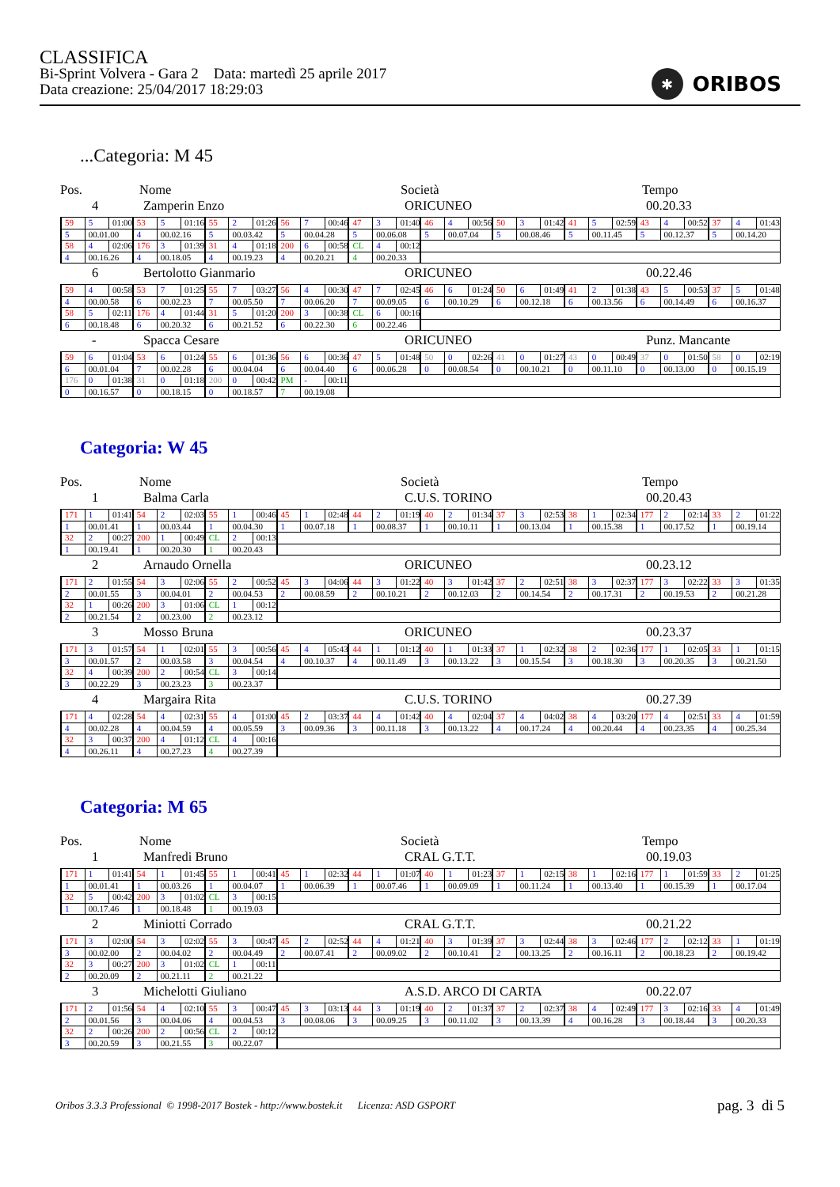CLASSIFICA
Bi-Sprint Volvera - Gara 2 Data: martedì 25 aprile 2017
Data creazione: 25/04/2017 18:29:03
✱ ORIBOS
...Categoria: M 45
Pos.
Nome
Società
Tempo
4
Zamperin Enzo
ORICUNEO
00.20.33
| 59 | 5 | 01:00 | 53 | 5 | 01:16 | 55 | 2 | 01:26 | 56 | 7 | 00:46 | 47 | 3 | 01:40 | 46 | 4 | 00:56 | 50 | 3 | 01:42 | 41 | 5 | 02:59 | 43 | 4 | 00:52 | 37 | 4 | 01:43 |
| 5 | 00.01.00 | | 4 | 00.02.16 | | 5 | 00.03.42 | | 5 | 00.04.28 | | 5 | 00.06.08 | | 5 | 00.07.04 | | 5 | 00.08.46 | | 5 | 00.11.45 | | 5 | 00.12.37 | | 5 | 00.14.20 | |
| 58 | 4 | 02:06 | 176 | 3 | 01:39 | 31 | 4 | 01:18 | 200 | 6 | 00:58 | CL | 4 | 00:12 | | | | | | | | | | | | | | | |
| 4 | 00.16.26 | | 4 | 00.18.05 | | 4 | 00.19.23 | | 4 | 00.20.21 | | 4 | 00.20.33 | | | | | | | | | | | | | | | | |
6
Bertolotto Gianmario
ORICUNEO
00.22.46
| 59 | 4 | 00:58 | 53 | 7 | 01:25 | 55 | 7 | 03:27 | 56 | 4 | 00:30 | 47 | 7 | 02:45 | 46 | 6 | 01:24 | 50 | 6 | 01:49 | 41 | 2 | 01:38 | 43 | 5 | 00:53 | 37 | 5 | 01:48 |
| 4 | 00.00.58 | | 6 | 00.02.23 | | 7 | 00.05.50 | | 7 | 00.06.20 | | 7 | 00.09.05 | | 6 | 00.10.29 | | 6 | 00.12.18 | | 6 | 00.13.56 | | 6 | 00.14.49 | | 6 | 00.16.37 | |
| 58 | 5 | 02:11 | 176 | 4 | 01:44 | 31 | 5 | 01:20 | 200 | 3 | 00:38 | CL | 6 | 00:16 | | | | | | | | | | | | | | | |
| 6 | 00.18.48 | | 6 | 00.20.32 | | 6 | 00.21.52 | | 6 | 00.22.30 | | 6 | 00.22.46 | | | | | | | | | | | | | | | | |
-
Spacca Cesare
ORICUNEO
Punz. Mancante
| 59 | 6 | 01:04 | 53 | 6 | 01:24 | 55 | 6 | 01:36 | 56 | 6 | 00:36 | 47 | 5 | 01:48 | 50 | 0 | 02:26 | 41 | 0 | 01:27 | 43 | 0 | 00:49 | 37 | 0 | 01:50 | 58 | 0 | 02:19 |
| 6 | 00.01.04 | | 7 | 00.02.28 | | 6 | 00.04.04 | | 6 | 00.04.40 | | 6 | 00.06.28 | | 0 | 00.08.54 | | 0 | 00.10.21 | | 0 | 00.11.10 | | 0 | 00.13.00 | | 0 | 00.15.19 | |
| 176 | 0 | 01:38 | 31 | 0 | 01:18 | 200 | 0 | 00:42 | PM | - | 00:11 | | | | | | | | | | | | | | | | | | |
| 0 | 00.16.57 | | 0 | 00.18.15 | | 0 | 00.18.57 | | 7 | 00.19.08 | | | | | | | | | | | | | | | | | | | |
Categoria: W 45
Pos.
Nome
Società
Tempo
1
Balma Carla
C.U.S. TORINO
00.20.43
| 171 | 1 | 01:41 | 54 | 2 | 02:03 | 55 | 1 | 00:46 | 45 | 1 | 02:48 | 44 | 2 | 01:19 | 40 | 2 | 01:34 | 37 | 3 | 02:53 | 38 | 1 | 02:34 | 177 | 2 | 02:14 | 33 | 2 | 01:22 |
| 1 | 00.01.41 | | 1 | 00.03.44 | | 1 | 00.04.30 | | 1 | 00.07.18 | | 1 | 00.08.37 | | 1 | 00.10.11 | | 1 | 00.13.04 | | 1 | 00.15.38 | | 1 | 00.17.52 | | 1 | 00.19.14 | |
| 32 | 2 | 00:27 | 200 | 1 | 00:49 | CL | 2 | 00:13 | | | | | | | | | | | | | | | | | | | | | |
| 1 | 00.19.41 | | 1 | 00.20.30 | | 1 | 00.20.43 | | | | | | | | | | | | | | | | | | | | | | |
2
Arnaudo Ornella
ORICUNEO
00.23.12
| 171 | 2 | 01:55 | 54 | 3 | 02:06 | 55 | 2 | 00:52 | 45 | 3 | 04:06 | 44 | 3 | 01:22 | 40 | 3 | 01:42 | 37 | 2 | 02:51 | 38 | 3 | 02:37 | 177 | 3 | 02:22 | 33 | 3 | 01:35 |
| 2 | 00.01.55 | | 3 | 00.04.01 | | 2 | 00.04.53 | | 2 | 00.08.59 | | 2 | 00.10.21 | | 2 | 00.12.03 | | 2 | 00.14.54 | | 2 | 00.17.31 | | 2 | 00.19.53 | | 2 | 00.21.28 | |
| 32 | 1 | 00:26 | 200 | 3 | 01:06 | CL | 1 | 00:12 | | | | | | | | | | | | | | | | | | | | | |
| 2 | 00.21.54 | | 2 | 00.23.00 | | 2 | 00.23.12 | | | | | | | | | | | | | | | | | | | | | | |
3
Mosso Bruna
ORICUNEO
00.23.37
| 171 | 3 | 01:57 | 54 | 1 | 02:01 | 55 | 3 | 00:56 | 45 | 4 | 05:43 | 44 | 1 | 01:12 | 40 | 1 | 01:33 | 37 | 1 | 02:32 | 38 | 2 | 02:36 | 177 | 1 | 02:05 | 33 | 1 | 01:15 |
| 3 | 00.01.57 | | 2 | 00.03.58 | | 3 | 00.04.54 | | 4 | 00.10.37 | | 4 | 00.11.49 | | 3 | 00.13.22 | | 3 | 00.15.54 | | 3 | 00.18.30 | | 3 | 00.20.35 | | 3 | 00.21.50 | |
| 32 | 4 | 00:39 | 200 | 2 | 00:54 | CL | 3 | 00:14 | | | | | | | | | | | | | | | | | | | | | |
| 3 | 00.22.29 | | 3 | 00.23.23 | | 3 | 00.23.37 | | | | | | | | | | | | | | | | | | | | | | |
4
Margaira Rita
C.U.S. TORINO
00.27.39
| 171 | 4 | 02:28 | 54 | 4 | 02:31 | 55 | 4 | 01:00 | 45 | 2 | 03:37 | 44 | 4 | 01:42 | 40 | 4 | 02:04 | 37 | 4 | 04:02 | 38 | 4 | 03:20 | 177 | 4 | 02:51 | 33 | 4 | 01:59 |
| 4 | 00.02.28 | | 4 | 00.04.59 | | 4 | 00.05.59 | | 3 | 00.09.36 | | 3 | 00.11.18 | | 3 | 00.13.22 | | 4 | 00.17.24 | | 4 | 00.20.44 | | 4 | 00.23.35 | | 4 | 00.25.34 | |
| 32 | 3 | 00:37 | 200 | 4 | 01:12 | CL | 4 | 00:16 | | | | | | | | | | | | | | | | | | | | | |
| 4 | 00.26.11 | | 4 | 00.27.23 | | 4 | 00.27.39 | | | | | | | | | | | | | | | | | | | | | | |
Categoria: M 65
Pos.
Nome
Società
Tempo
1
Manfredi Bruno
CRAL G.T.T.
00.19.03
| 171 | 1 | 01:41 | 54 | 1 | 01:45 | 55 | 1 | 00:41 | 45 | 1 | 02:32 | 44 | 1 | 01:07 | 40 | 1 | 01:23 | 37 | 1 | 02:15 | 38 | 1 | 02:16 | 177 | 1 | 01:59 | 33 | 2 | 01:25 |
| 1 | 00.01.41 | | 1 | 00.03.26 | | 1 | 00.04.07 | | 1 | 00.06.39 | | 1 | 00.07.46 | | 1 | 00.09.09 | | 1 | 00.11.24 | | 1 | 00.13.40 | | 1 | 00.15.39 | | 1 | 00.17.04 | |
| 32 | 5 | 00:42 | 200 | 3 | 01:02 | CL | 3 | 00:15 | | | | | | | | | | | | | | | | | | | | | |
| 1 | 00.17.46 | | 1 | 00.18.48 | | 1 | 00.19.03 | | | | | | | | | | | | | | | | | | | | | | |
2
Miniotti Corrado
CRAL G.T.T.
00.21.22
| 171 | 3 | 02:00 | 54 | 3 | 02:02 | 55 | 3 | 00:47 | 45 | 2 | 02:52 | 44 | 4 | 01:21 | 40 | 3 | 01:39 | 37 | 3 | 02:44 | 38 | 3 | 02:46 | 177 | 2 | 02:12 | 33 | 1 | 01:19 |
| 3 | 00.02.00 | | 2 | 00.04.02 | | 2 | 00.04.49 | | 2 | 00.07.41 | | 2 | 00.09.02 | | 2 | 00.10.41 | | 2 | 00.13.25 | | 2 | 00.16.11 | | 2 | 00.18.23 | | 2 | 00.19.42 | |
| 32 | 3 | 00:27 | 200 | 3 | 01:02 | CL | 1 | 00:11 | | | | | | | | | | | | | | | | | | | | | |
| 2 | 00.20.09 | | 2 | 00.21.11 | | 2 | 00.21.22 | | | | | | | | | | | | | | | | | | | | | | |
3
Michelotti Giuliano
A.S.D. ARCO DI CARTA
00.22.07
| 171 | 2 | 01:56 | 54 | 4 | 02:10 | 55 | 3 | 00:47 | 45 | 3 | 03:13 | 44 | 3 | 01:19 | 40 | 2 | 01:37 | 37 | 2 | 02:37 | 38 | 4 | 02:49 | 177 | 3 | 02:16 | 33 | 4 | 01:49 |
| 2 | 00.01.56 | | 3 | 00.04.06 | | 4 | 00.04.53 | | 3 | 00.08.06 | | 3 | 00.09.25 | | 3 | 00.11.02 | | 3 | 00.13.39 | | 4 | 00.16.28 | | 3 | 00.18.44 | | 3 | 00.20.33 | |
| 32 | 2 | 00:26 | 200 | 2 | 00:56 | CL | 2 | 00:12 | | | | | | | | | | | | | | | | | | | | | |
| 3 | 00.20.59 | | 3 | 00.21.55 | | 3 | 00.22.07 | | | | | | | | | | | | | | | | | | | | | | |
Oribos 3.3.3 Professional © 1998-2017 Bostek - http://www.bostek.it Licenza: ASD GSPORT
pag. 3 di 5